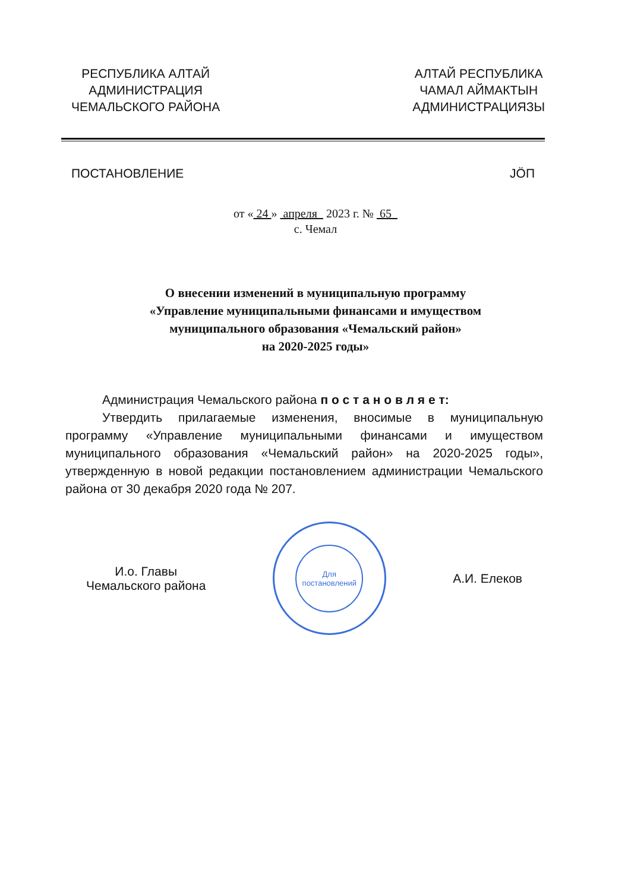РЕСПУБЛИКА АЛТАЙ
АДМИНИСТРАЦИЯ
ЧЕМАЛЬСКОГО РАЙОНА
АЛТАЙ РЕСПУБЛИКА
ЧАМАЛ АЙМАКТЫН
АДМИНИСТРАЦИЯЗЫ
ПОСТАНОВЛЕНИЕ JÖП
от « 24 » апреля 2023 г. № 65
с. Чемал
О внесении изменений в муниципальную программу
«Управление муниципальными финансами и имуществом
муниципального образования «Чемальский район»
на 2020-2025 годы»
Администрация Чемальского района п о с т а н о в л я е т:
Утвердить прилагаемые изменения, вносимые в муниципальную программу «Управление муниципальными финансами и имуществом муниципального образования «Чемальский район» на 2020-2025 годы», утвержденную в новой редакции постановлением администрации Чемальского района от 30 декабря 2020 года № 207.
И.о. Главы
Чемальского района
Для
постановлений
А.И. Елеков